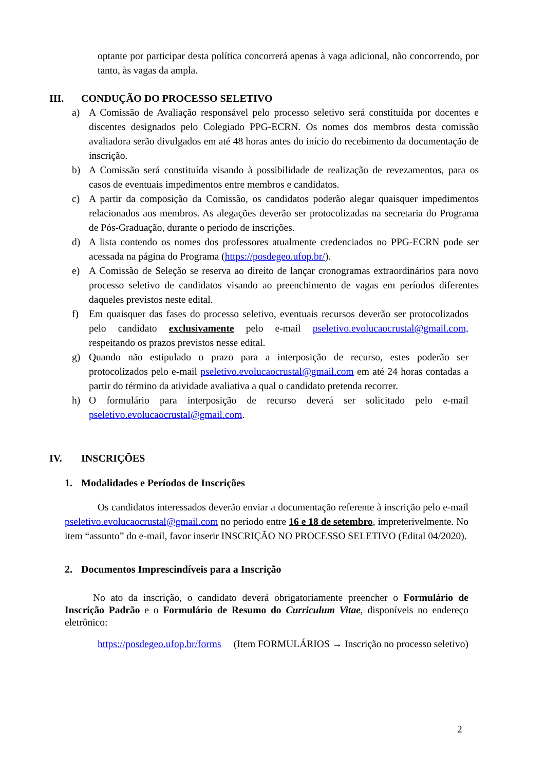optante por participar desta política concorrerá apenas à vaga adicional, não concorrendo, por tanto, às vagas da ampla.
III. CONDUÇÃO DO PROCESSO SELETIVO
a) A Comissão de Avaliação responsável pelo processo seletivo será constituída por docentes e discentes designados pelo Colegiado PPG-ECRN. Os nomes dos membros desta comissão avaliadora serão divulgados em até 48 horas antes do início do recebimento da documentação de inscrição.
b) A Comissão será constituída visando à possibilidade de realização de revezamentos, para os casos de eventuais impedimentos entre membros e candidatos.
c) A partir da composição da Comissão, os candidatos poderão alegar quaisquer impedimentos relacionados aos membros. As alegações deverão ser protocolizadas na secretaria do Programa de Pós-Graduação, durante o período de inscrições.
d) A lista contendo os nomes dos professores atualmente credenciados no PPG-ECRN pode ser acessada na página do Programa (https://posdegeo.ufop.br/).
e) A Comissão de Seleção se reserva ao direito de lançar cronogramas extraordinários para novo processo seletivo de candidatos visando ao preenchimento de vagas em períodos diferentes daqueles previstos neste edital.
f) Em quaisquer das fases do processo seletivo, eventuais recursos deverão ser protocolizados pelo candidato exclusivamente pelo e-mail pseletivo.evolucaocrustal@gmail.com, respeitando os prazos previstos nesse edital.
g) Quando não estipulado o prazo para a interposição de recurso, estes poderão ser protocolizados pelo e-mail pseletivo.evolucaocrustal@gmail.com em até 24 horas contadas a partir do término da atividade avaliativa a qual o candidato pretenda recorrer.
h) O formulário para interposição de recurso deverá ser solicitado pelo e-mail pseletivo.evolucaocrustal@gmail.com.
IV. INSCRIÇÕES
1. Modalidades e Períodos de Inscrições
Os candidatos interessados deverão enviar a documentação referente à inscrição pelo e-mail pseletivo.evolucaocrustal@gmail.com no período entre 16 e 18 de setembro, impreterivelmente. No item “assunto” do e-mail, favor inserir INSCRIÇÃO NO PROCESSO SELETIVO (Edital 04/2020).
2. Documentos Imprescindíveis para a Inscrição
No ato da inscrição, o candidato deverá obrigatoriamente preencher o Formulário de Inscrição Padrão e o Formulário de Resumo do Curriculum Vitae, disponíveis no endereço eletrônico:
https://posdegeo.ufop.br/forms (Item FORMULÁRIOS → Inscrição no processo seletivo)
2